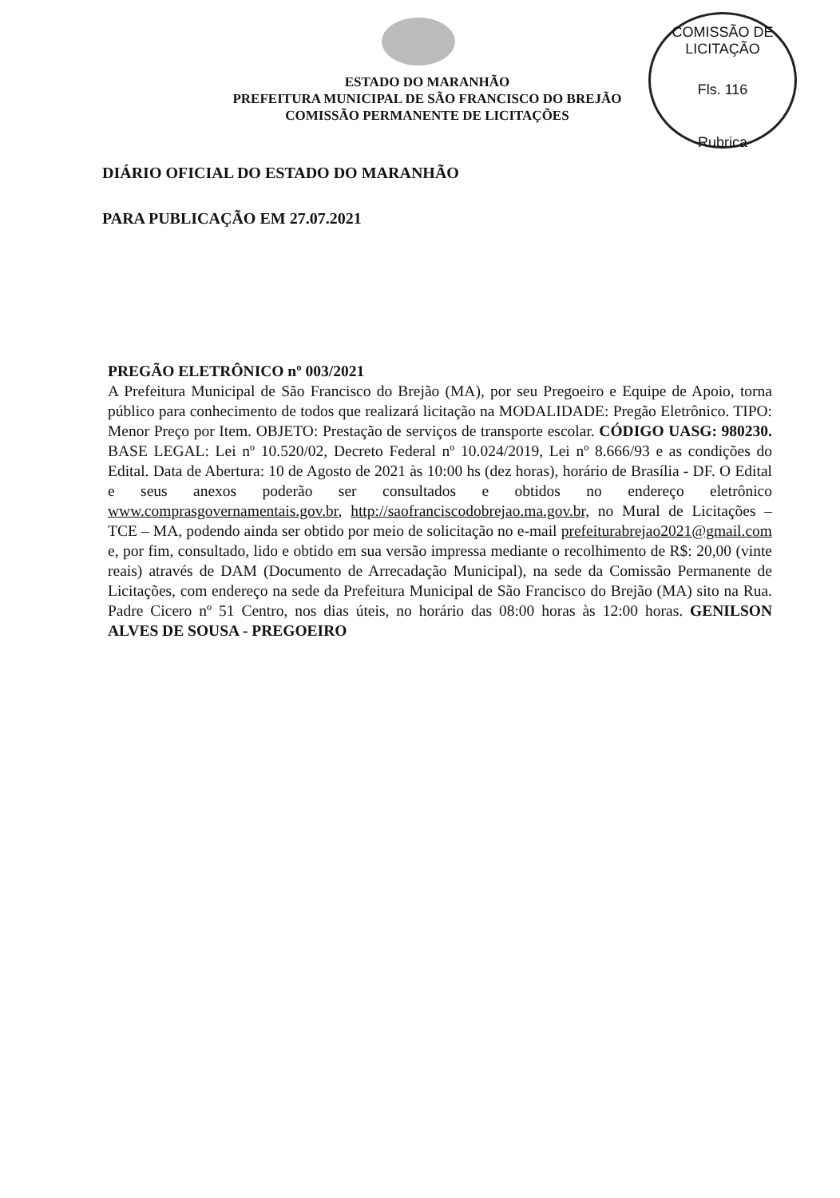COMISSÃO DE LICITAÇÃO
Fls. 116
Rubrica
ESTADO DO MARANHÃO
PREFEITURA MUNICIPAL DE SÃO FRANCISCO DO BREJÃO
COMISSÃO PERMANENTE DE LICITAÇÕES
DIÁRIO OFICIAL DO ESTADO DO MARANHÃO
PARA PUBLICAÇÃO EM 27.07.2021
PREGÃO ELETRÔNICO nº 003/2021
A Prefeitura Municipal de São Francisco do Brejão (MA), por seu Pregoeiro e Equipe de Apoio, torna público para conhecimento de todos que realizará licitação na MODALIDADE: Pregão Eletrônico. TIPO: Menor Preço por Item. OBJETO: Prestação de serviços de transporte escolar. CÓDIGO UASG: 980230. BASE LEGAL: Lei nº 10.520/02, Decreto Federal nº 10.024/2019, Lei nº 8.666/93 e as condições do Edital. Data de Abertura: 10 de Agosto de 2021 às 10:00 hs (dez horas), horário de Brasília - DF. O Edital e seus anexos poderão ser consultados e obtidos no endereço eletrônico www.comprasgovernamentais.gov.br, http://saofranciscodobrejao.ma.gov.br, no Mural de Licitações – TCE – MA, podendo ainda ser obtido por meio de solicitação no e-mail prefeiturabrejao2021@gmail.com e, por fim, consultado, lido e obtido em sua versão impressa mediante o recolhimento de R$: 20,00 (vinte reais) através de DAM (Documento de Arrecadação Municipal), na sede da Comissão Permanente de Licitações, com endereço na sede da Prefeitura Municipal de São Francisco do Brejão (MA) sito na Rua. Padre Cicero nº 51 Centro, nos dias úteis, no horário das 08:00 horas às 12:00 horas. GENILSON ALVES DE SOUSA - PREGOEIRO